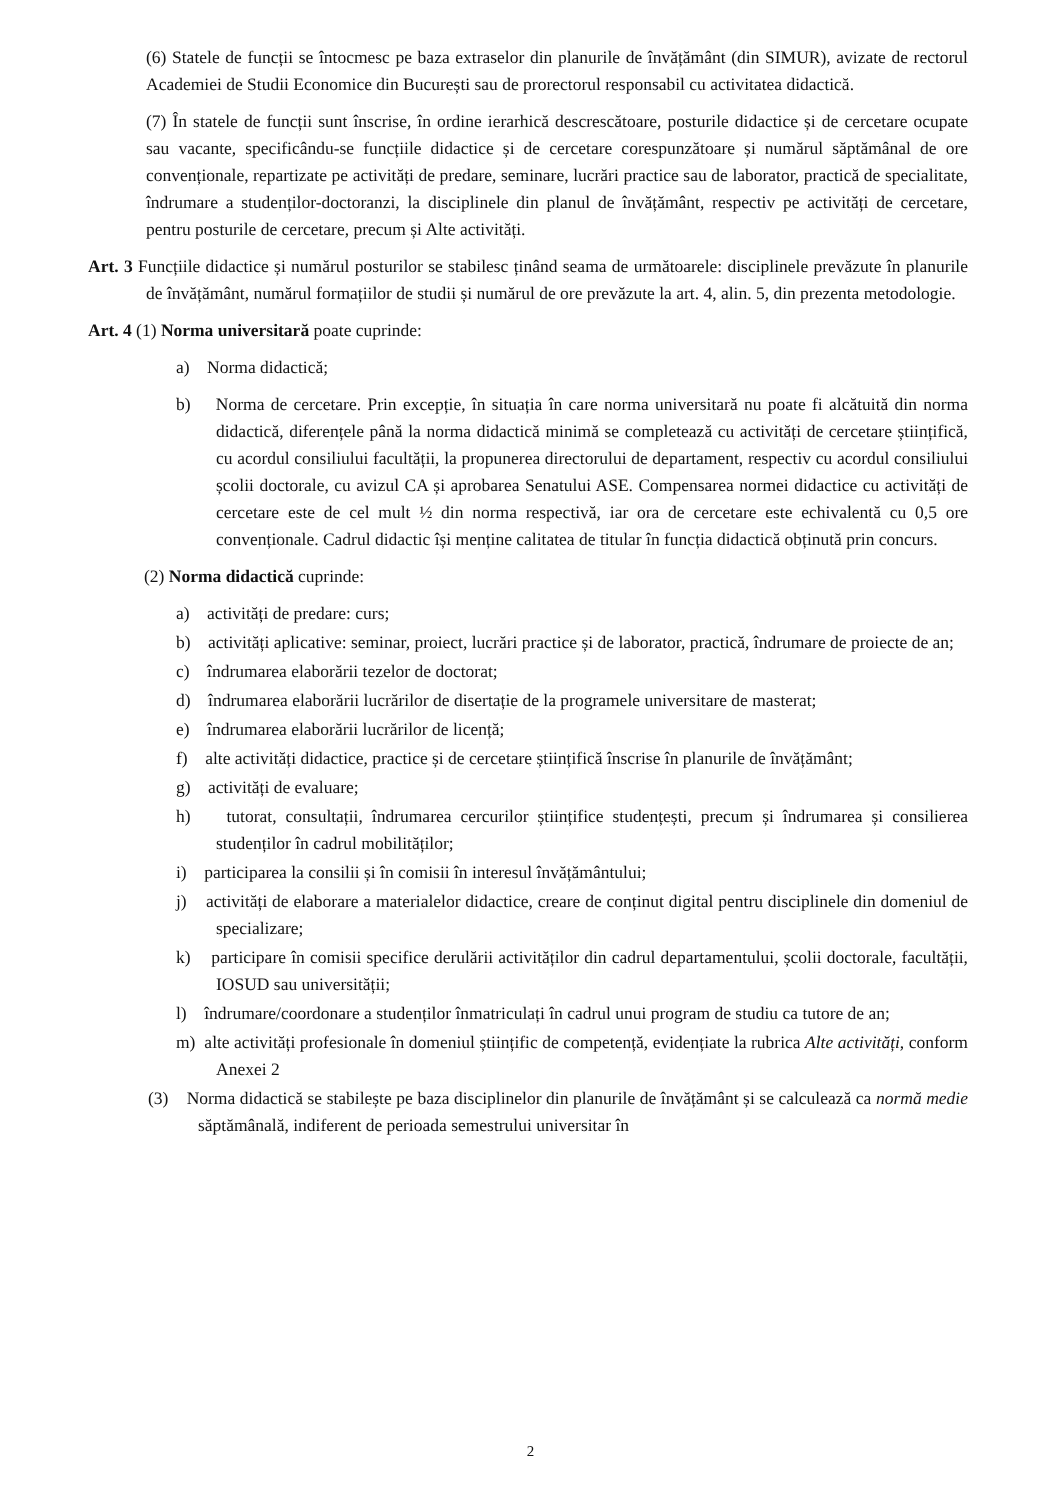(6) Statele de funcții se întocmesc pe baza extraselor din planurile de învățământ (din SIMUR), avizate de rectorul Academiei de Studii Economice din București sau de prorectorul responsabil cu activitatea didactică.
(7) În statele de funcții sunt înscrise, în ordine ierarhică descrescătoare, posturile didactice și de cercetare ocupate sau vacante, specificându-se funcțiile didactice și de cercetare corespunzătoare și numărul săptămânal de ore convenționale, repartizate pe activități de predare, seminare, lucrări practice sau de laborator, practică de specialitate, îndrumare a studenților-doctoranzi, la disciplinele din planul de învățământ, respectiv pe activități de cercetare, pentru posturile de cercetare, precum și Alte activități.
Art. 3 Funcțiile didactice și numărul posturilor se stabilesc ținând seama de următoarele: disciplinele prevăzute în planurile de învățământ, numărul formațiilor de studii și numărul de ore prevăzute la art. 4, alin. 5, din prezenta metodologie.
Art. 4 (1) Norma universitară poate cuprinde:
a) Norma didactică;
b) Norma de cercetare. Prin excepție, în situația în care norma universitară nu poate fi alcătuită din norma didactică, diferențele până la norma didactică minimă se completează cu activități de cercetare științifică, cu acordul consiliului facultății, la propunerea directorului de departament, respectiv cu acordul consiliului școlii doctorale, cu avizul CA și aprobarea Senatului ASE. Compensarea normei didactice cu activități de cercetare este de cel mult ½ din norma respectivă, iar ora de cercetare este echivalentă cu 0,5 ore convenționale. Cadrul didactic își menține calitatea de titular în funcția didactică obținută prin concurs.
(2) Norma didactică cuprinde:
a) activități de predare: curs;
b) activități aplicative: seminar, proiect, lucrări practice și de laborator, practică, îndrumare de proiecte de an;
c) îndrumarea elaborării tezelor de doctorat;
d) îndrumarea elaborării lucrărilor de disertație de la programele universitare de masterat;
e) îndrumarea elaborării lucrărilor de licență;
f) alte activități didactice, practice și de cercetare științifică înscrise în planurile de învățământ;
g) activități de evaluare;
h) tutorat, consultații, îndrumarea cercurilor științifice studențești, precum și îndrumarea și consilierea studenților în cadrul mobilităților;
i) participarea la consilii și în comisii în interesul învățământului;
j) activități de elaborare a materialelor didactice, creare de conținut digital pentru disciplinele din domeniul de specializare;
k) participare în comisii specifice derulării activităților din cadrul departamentului, școlii doctorale, facultății, IOSUD sau universității;
l) îndrumare/coordonare a studenților înmatriculați în cadrul unui program de studiu ca tutore de an;
m) alte activități profesionale în domeniul științific de competență, evidențiate la rubrica Alte activități, conform Anexei 2
(3) Norma didactică se stabilește pe baza disciplinelor din planurile de învățământ și se calculează ca normă medie săptămânală, indiferent de perioada semestrului universitar în
2